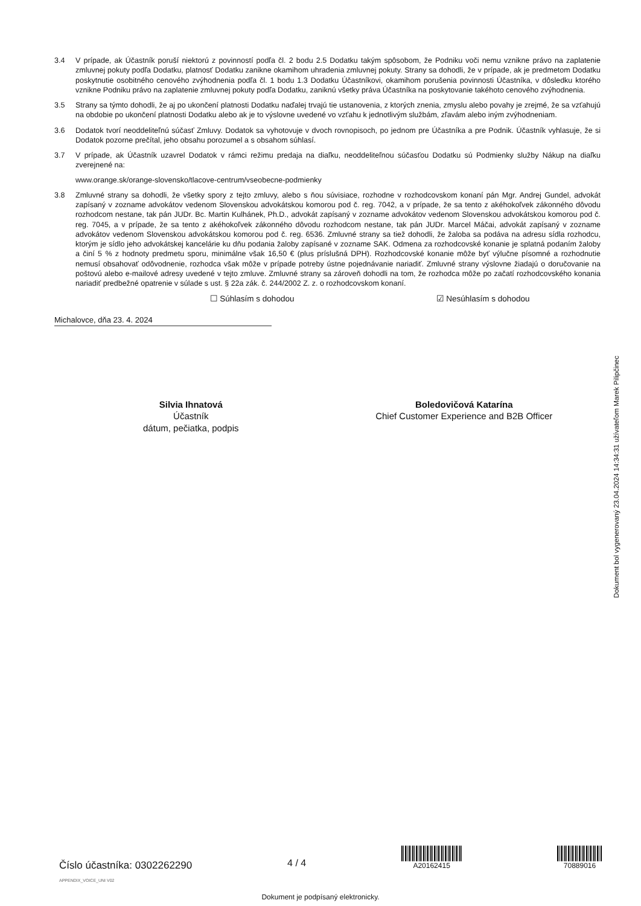3.4 V prípade, ak Účastník poruší niektorú z povinností podľa čl. 2 bodu 2.5 Dodatku takým spôsobom, že Podniku voči nemu vznikne právo na zaplatenie zmluvnej pokuty podľa Dodatku, platnosť Dodatku zanikne okamihom uhradenia zmluvnej pokuty. Strany sa dohodli, že v prípade, ak je predmetom Dodatku poskytnutie osobitného cenového zvýhodnenia podľa čl. 1 bodu 1.3 Dodatku Účastníkovi, okamihom porušenia povinnosti Účastníka, v dôsledku ktorého vznikne Podniku právo na zaplatenie zmluvnej pokuty podľa Dodatku, zaniknú všetky práva Účastníka na poskytovanie takéhoto cenového zvýhodnenia.
3.5 Strany sa týmto dohodli, že aj po ukončení platnosti Dodatku naďalej trvajú tie ustanovenia, z ktorých znenia, zmyslu alebo povahy je zrejmé, že sa vzťahujú na obdobie po ukončení platnosti Dodatku alebo ak je to výslovne uvedené vo vzťahu k jednotlivým službám, zľavám alebo iným zvýhodneniam.
3.6 Dodatok tvorí neoddeliteľnú súčasť Zmluvy. Dodatok sa vyhotovuje v dvoch rovnopisoch, po jednom pre Účastníka a pre Podnik. Účastník vyhlasuje, že si Dodatok pozorne prečítal, jeho obsahu porozumel a s obsahom súhlasí.
3.7 V prípade, ak Účastník uzavrel Dodatok v rámci režimu predaja na diaľku, neoddeliteľnou súčasťou Dodatku sú Podmienky služby Nákup na diaľku zverejnené na:
www.orange.sk/orange-slovensko/tlacove-centrum/vseobecne-podmienky
3.8 Zmluvné strany sa dohodli, že všetky spory z tejto zmluvy, alebo s ňou súvisiace, rozhodne v rozhodcovskom konaní pán Mgr. Andrej Gundel, advokát zapísaný v zozname advokátov vedenom Slovenskou advokátskou komorou pod č. reg. 7042, a v prípade, že sa tento z akéhokoľvek zákonného dôvodu rozhodcom nestane, tak pán JUDr. Bc. Martin Kulhánek, Ph.D., advokát zapísaný v zozname advokátov vedenom Slovenskou advokátskou komorou pod č. reg. 7045, a v prípade, že sa tento z akéhokoľvek zákonného dôvodu rozhodcom nestane, tak pán JUDr. Marcel Máčai, advokát zapísaný v zozname advokátov vedenom Slovenskou advokátskou komorou pod č. reg. 6536. Zmluvné strany sa tiež dohodli, že žaloba sa podáva na adresu sídla rozhodcu, ktorým je sídlo jeho advokátskej kancelárie ku dňu podania žaloby zapísané v zozname SAK. Odmena za rozhodcovské konanie je splatná podaním žaloby a činí 5 % z hodnoty predmetu sporu, minimálne však 16,50 € (plus príslušná DPH). Rozhodcovské konanie môže byť výlučne písomné a rozhodnutie nemusí obsahovať odôvodnenie, rozhodca však môže v prípade potreby ústne pojednávanie nariadiť. Zmluvné strany výslovne žiadajú o doručovanie na poštovú alebo e-mailové adresy uvedené v tejto zmluve. Zmluvné strany sa zároveň dohodli na tom, že rozhodca môže po začatí rozhodcovského konania nariadiť predbežné opatrenie v súlade s ust. § 22a zák. č. 244/2002 Z. z. o rozhodcovskom konaní.
☐ Súhlasím s dohodou ☑ Nesúhlasím s dohodou
Michalovce, dňa 23. 4. 2024
Silvia Ihnatová
Účastník
dátum, pečiatka, podpis
Boledovičová Katarína
Chief Customer Experience and B2B Officer
Dokument bol vygenerovaný 23.04.2024 14:34:31 užívateľom Marek Pilipčinec
Číslo účastníka: 0302262290
APPENDIX_VOICE_UNI V02
4 / 4
A20162415
70889016
Dokument je podpísaný elektronicky.